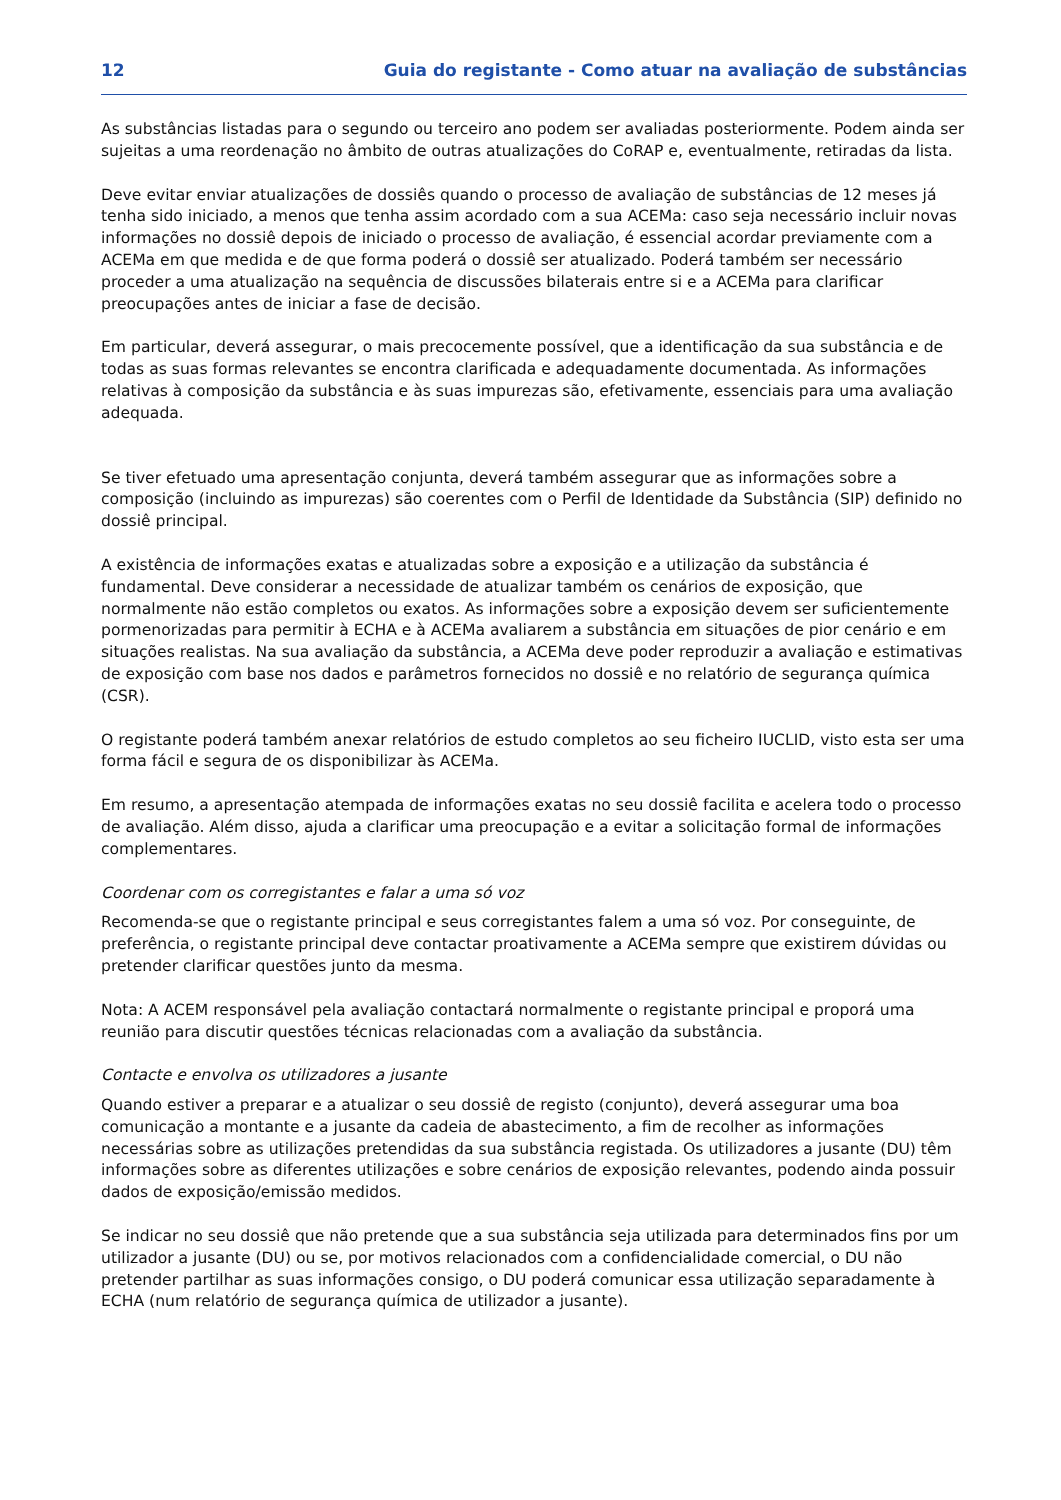12 Guia do registante - Como atuar na avaliação de substâncias
As substâncias listadas para o segundo ou terceiro ano podem ser avaliadas posteriormente. Podem ainda ser sujeitas a uma reordenação no âmbito de outras atualizações do CoRAP e, eventualmente, retiradas da lista.
Deve evitar enviar atualizações de dossiês quando o processo de avaliação de substâncias de 12 meses já tenha sido iniciado, a menos que tenha assim acordado com a sua ACEMa: caso seja necessário incluir novas informações no dossiê depois de iniciado o processo de avaliação, é essencial acordar previamente com a ACEMa em que medida e de que forma poderá o dossiê ser atualizado. Poderá também ser necessário proceder a uma atualização na sequência de discussões bilaterais entre si e a ACEMa para clarificar preocupações antes de iniciar a fase de decisão.
Em particular, deverá assegurar, o mais precocemente possível, que a identificação da sua substância e de todas as suas formas relevantes se encontra clarificada e adequadamente documentada. As informações relativas à composição da substância e às suas impurezas são, efetivamente, essenciais para uma avaliação adequada.
Se tiver efetuado uma apresentação conjunta, deverá também assegurar que as informações sobre a composição (incluindo as impurezas) são coerentes com o Perfil de Identidade da Substância (SIP) definido no dossiê principal.
A existência de informações exatas e atualizadas sobre a exposição e a utilização da substância é fundamental. Deve considerar a necessidade de atualizar também os cenários de exposição, que normalmente não estão completos ou exatos. As informações sobre a exposição devem ser suficientemente pormenorizadas para permitir à ECHA e à ACEMa avaliarem a substância em situações de pior cenário e em situações realistas. Na sua avaliação da substância, a ACEMa deve poder reproduzir a avaliação e estimativas de exposição com base nos dados e parâmetros fornecidos no dossiê e no relatório de segurança química (CSR).
O registante poderá também anexar relatórios de estudo completos ao seu ficheiro IUCLID, visto esta ser uma forma fácil e segura de os disponibilizar às ACEMa.
Em resumo, a apresentação atempada de informações exatas no seu dossiê facilita e acelera todo o processo de avaliação. Além disso, ajuda a clarificar uma preocupação e a evitar a solicitação formal de informações complementares.
Coordenar com os corregistantes e falar a uma só voz
Recomenda-se que o registante principal e seus corregistantes falem a uma só voz. Por conseguinte, de preferência, o registante principal deve contactar proativamente a ACEMa sempre que existirem dúvidas ou pretender clarificar questões junto da mesma.
Nota: A ACEM responsável pela avaliação contactará normalmente o registante principal e proporá uma reunião para discutir questões técnicas relacionadas com a avaliação da substância.
Contacte e envolva os utilizadores a jusante
Quando estiver a preparar e a atualizar o seu dossiê de registo (conjunto), deverá assegurar uma boa comunicação a montante e a jusante da cadeia de abastecimento, a fim de recolher as informações necessárias sobre as utilizações pretendidas da sua substância registada. Os utilizadores a jusante (DU) têm informações sobre as diferentes utilizações e sobre cenários de exposição relevantes, podendo ainda possuir dados de exposição/emissão medidos.
Se indicar no seu dossiê que não pretende que a sua substância seja utilizada para determinados fins por um utilizador a jusante (DU) ou se, por motivos relacionados com a confidencialidade comercial, o DU não pretender partilhar as suas informações consigo, o DU poderá comunicar essa utilização separadamente à ECHA (num relatório de segurança química de utilizador a jusante).